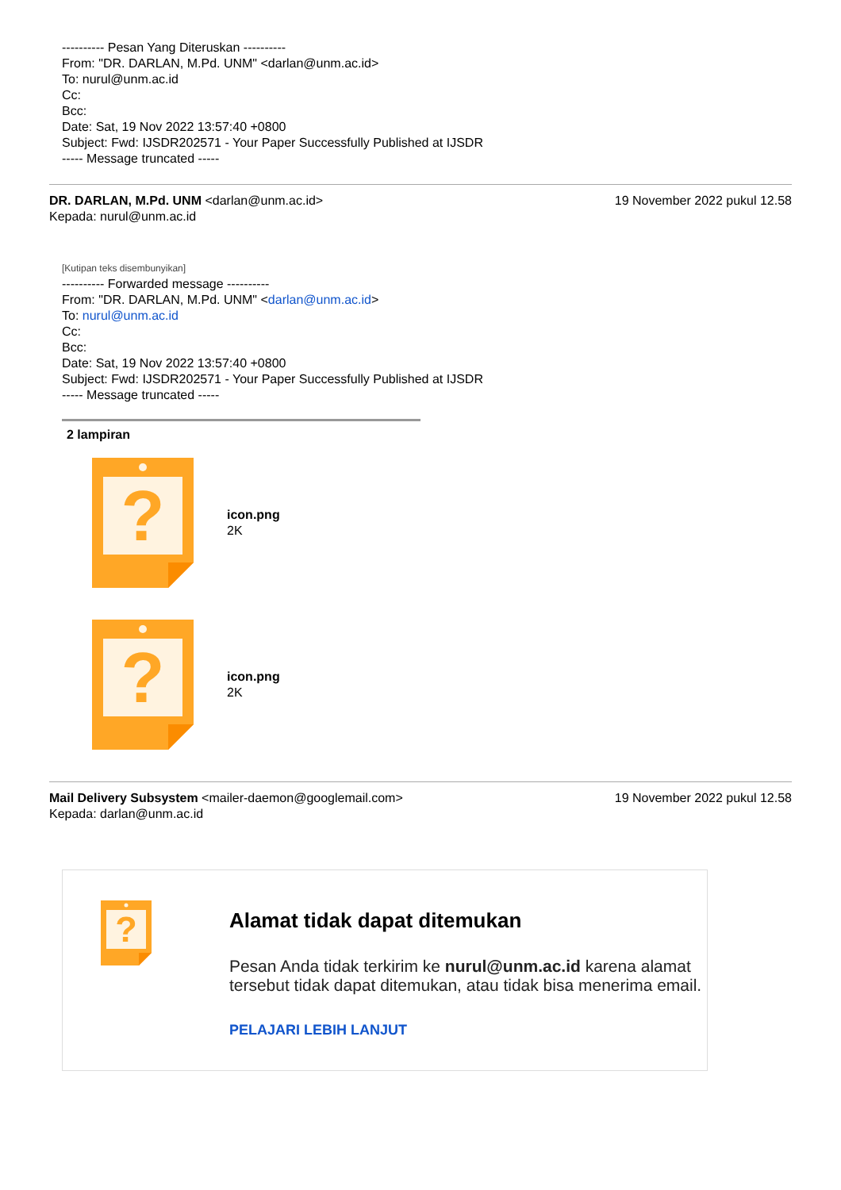?
---------- Pesan Yang Diteruskan ----------
From: "DR. DARLAN, M.Pd. UNM" <darlan@unm.ac.id>
To: nurul@unm.ac.id
Cc:
Bcc:
Date: Sat, 19 Nov 2022 13:57:40 +0800
Subject: Fwd: IJSDR202571 - Your Paper Successfully Published at IJSDR
----- Message truncated -----
DR. DARLAN, M.Pd. UNM <darlan@unm.ac.id>
Kepada: nurul@unm.ac.id
19 November 2022 pukul 12.58
[Kutipan teks disembunyikan]
---------- Forwarded message ----------
From: "DR. DARLAN, M.Pd. UNM" <darlan@unm.ac.id>
To: nurul@unm.ac.id
Cc:
Bcc:
Date: Sat, 19 Nov 2022 13:57:40 +0800
Subject: Fwd: IJSDR202571 - Your Paper Successfully Published at IJSDR
----- Message truncated -----
2 lampiran
icon.png
2K
icon.png
2K
Mail Delivery Subsystem <mailer-daemon@googlemail.com>
Kepada: darlan@unm.ac.id
19 November 2022 pukul 12.58
Alamat tidak dapat ditemukan
Pesan Anda tidak terkirim ke nurul@unm.ac.id karena alamat tersebut tidak dapat ditemukan, atau tidak bisa menerima email.
PELAJARI LEBIH LANJUT